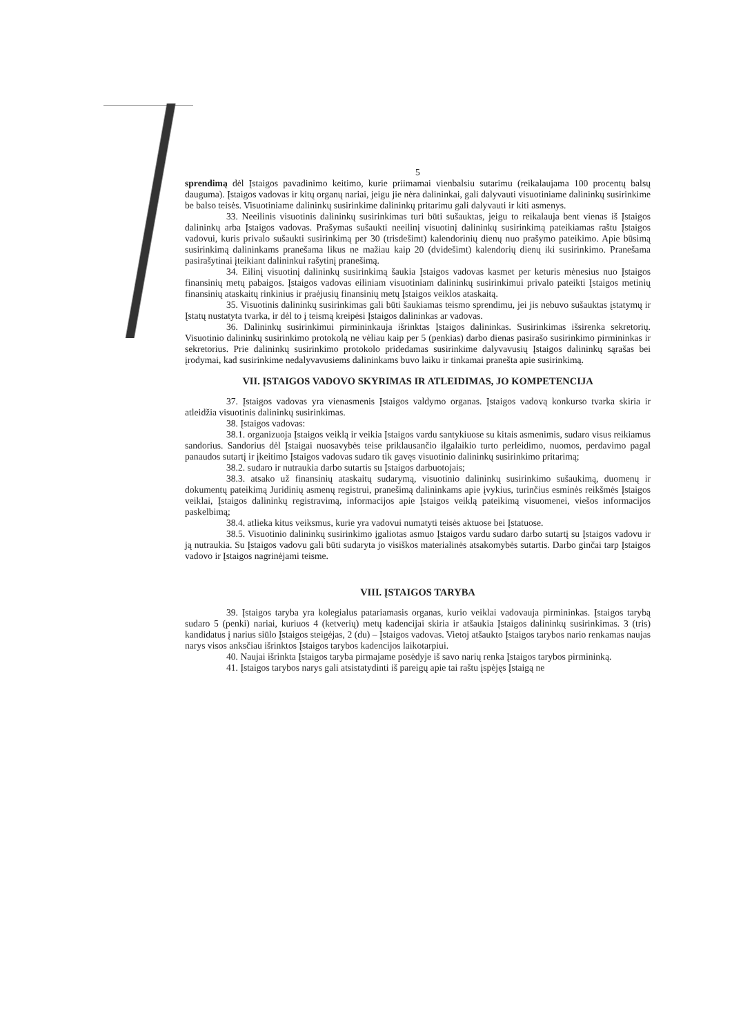5
sprendimą dėl Įstaigos pavadinimo keitimo, kurie priimamai vienbalsiu sutarimu (reikalaujama 100 procentų balsų dauguma). Įstaigos vadovas ir kitų organų nariai, jeigu jie nėra dalininkai, gali dalyvauti visuotiniame dalininkų susirinkime be balso teisės. Visuotiniame dalininkų susirinkime dalininkų pritarimu gali dalyvauti ir kiti asmenys.
33. Neeilinis visuotinis dalininkų susirinkimas turi būti sušauktas, jeigu to reikalauja bent vienas iš Įstaigos dalininkų arba Įstaigos vadovas. Prašymas sušaukti neeilinį visuotinį dalininkų susirinkimą pateikiamas raštu Įstaigos vadovui, kuris privalo sušaukti susirinkimą per 30 (trisdešimt) kalendorinių dienų nuo prašymo pateikimo. Apie būsimą susirinkimą dalininkams pranešama likus ne mažiau kaip 20 (dvidešimt) kalendorių dienų iki susirinkimo. Pranešama pasirašytinai įteikiant dalininkui rašytinį pranešimą.
34. Eilinį visuotinį dalininkų susirinkimą šaukia Įstaigos vadovas kasmet per keturis mėnesius nuo Įstaigos finansinių metų pabaigos. Įstaigos vadovas eiliniam visuotiniam dalininkų susirinkimui privalo pateikti Įstaigos metinių finansinių ataskaitų rinkinius ir praėjusių finansinių metų Įstaigos veiklos ataskaitą.
35. Visuotinis dalininkų susirinkimas gali būti šaukiamas teismo sprendimu, jei jis nebuvo sušauktas įstatymų ir Įstatų nustatyta tvarka, ir dėl to į teismą kreipėsi Įstaigos dalininkas ar vadovas.
36. Dalininkų susirinkimui pirmininkauja išrinktas Įstaigos dalininkas. Susirinkimas išsirenka sekretorių. Visuotinio dalininkų susirinkimo protokolą ne vėliau kaip per 5 (penkias) darbo dienas pasirašo susirinkimo pirmininkas ir sekretorius. Prie dalininkų susirinkimo protokolo pridedamas susirinkime dalyvavusių Įstaigos dalininkų sąrašas bei įrodymai, kad susirinkime nedalyvavusiems dalininkams buvo laiku ir tinkamai pranešta apie susirinkimą.
VII. ĮSTAIGOS VADOVO SKYRIMAS IR ATLEIDIMAS, JO KOMPETENCIJA
37. Įstaigos vadovas yra vienasmenis Įstaigos valdymo organas. Įstaigos vadovą konkurso tvarka skiria ir atleidžia visuotinis dalininkų susirinkimas.
38. Įstaigos vadovas:
38.1. organizuoja Įstaigos veiklą ir veikia Įstaigos vardu santykiuose su kitais asmenimis, sudaro visus reikiamus sandorius. Sandorius dėl Įstaigai nuosavybės teise priklausančio ilgalaikio turto perleidimo, nuomos, perdavimo pagal panaudos sutartį ir įkeitimo Įstaigos vadovas sudaro tik gavęs visuotinio dalininkų susirinkimo pritarimą;
38.2. sudaro ir nutraukia darbo sutartis su Įstaigos darbuotojais;
38.3. atsako už finansinių ataskaitų sudarymą, visuotinio dalininkų susirinkimo sušaukimą, duomenų ir dokumentų pateikimą Juridinių asmenų registrui, pranešimą dalininkams apie įvykius, turinčius esminės reikšmės Įstaigos veiklai, Įstaigos dalininkų registravimą, informacijos apie Įstaigos veiklą pateikimą visuomenei, viešos informacijos paskelbimą;
38.4. atlieka kitus veiksmus, kurie yra vadovui numatyti teisės aktuose bei Įstatuose.
38.5. Visuotinio dalininkų susirinkimo įgaliotas asmuo Įstaigos vardu sudaro darbo sutartį su Įstaigos vadovu ir ją nutraukia. Su Įstaigos vadovu gali būti sudaryta jo visiškos materialinės atsakomybės sutartis. Darbo ginčai tarp Įstaigos vadovo ir Įstaigos nagrinėjami teisme.
VIII. ĮSTAIGOS TARYBA
39. Įstaigos taryba yra kolegialus patariamasis organas, kurio veiklai vadovauja pirmininkas. Įstaigos tarybą sudaro 5 (penki) nariai, kuriuos 4 (ketverių) metų kadencijai skiria ir atšaukia Įstaigos dalininkų susirinkimas. 3 (tris) kandidatus į narius siūlo Įstaigos steigėjas, 2 (du) – Įstaigos vadovas. Vietoj atšaukto Įstaigos tarybos nario renkamas naujas narys visos anksčiau išrinktos Įstaigos tarybos kadencijos laikotarpiui.
40. Naujai išrinkta Įstaigos taryba pirmajame posėdyje iš savo narių renka Įstaigos tarybos pirmininką.
41. Įstaigos tarybos narys gali atsistatydinti iš pareigų apie tai raštu įspėjęs Įstaigą ne